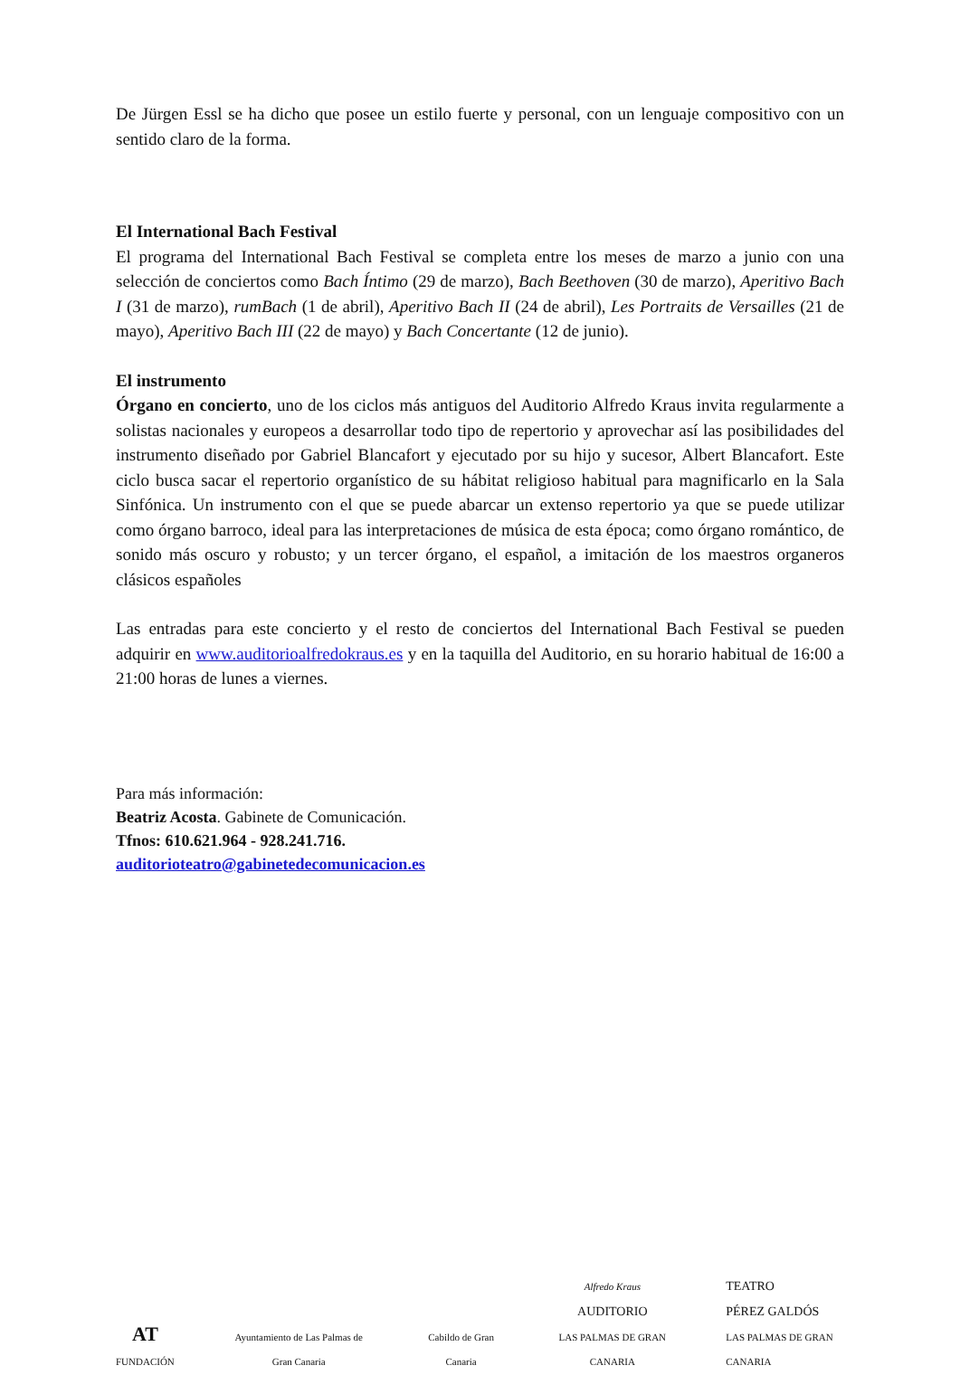De Jürgen Essl se ha dicho que posee un estilo fuerte y personal, con un lenguaje compositivo con un sentido claro de la forma.
El International Bach Festival
El programa del International Bach Festival se completa entre los meses de marzo a junio con una selección de conciertos como Bach Íntimo (29 de marzo), Bach Beethoven (30 de marzo), Aperitivo Bach I (31 de marzo), rumBach (1 de abril), Aperitivo Bach II (24 de abril), Les Portraits de Versailles (21 de mayo), Aperitivo Bach III (22 de mayo) y Bach Concertante (12 de junio).
El instrumento
Órgano en concierto, uno de los ciclos más antiguos del Auditorio Alfredo Kraus invita regularmente a solistas nacionales y europeos a desarrollar todo tipo de repertorio y aprovechar así las posibilidades del instrumento diseñado por Gabriel Blancafort y ejecutado por su hijo y sucesor, Albert Blancafort. Este ciclo busca sacar el repertorio organístico de su hábitat religioso habitual para magnificarlo en la Sala Sinfónica. Un instrumento con el que se puede abarcar un extenso repertorio ya que se puede utilizar como órgano barroco, ideal para las interpretaciones de música de esta época; como órgano romántico, de sonido más oscuro y robusto; y un tercer órgano, el español, a imitación de los maestros organeros clásicos españoles
Las entradas para este concierto y el resto de conciertos del International Bach Festival se pueden adquirir en www.auditorioalfredokraus.es y en la taquilla del Auditorio, en su horario habitual de 16:00 a 21:00 horas de lunes a viernes.
Para más información:
Beatriz Acosta. Gabinete de Comunicación.
Tfnos: 610.621.964 - 928.241.716.
auditorioteatro@gabinetedecomunicacion.es
AT
FUNDACIÓN
Ayuntamiento de Las Palmas de Gran Canaria
Cabildo de Gran Canaria
Alfredo Kraus
AUDITORIO
LAS PALMAS DE GRAN CANARIA
TEATRO
PÉREZ GALDÓS
LAS PALMAS DE GRAN CANARIA